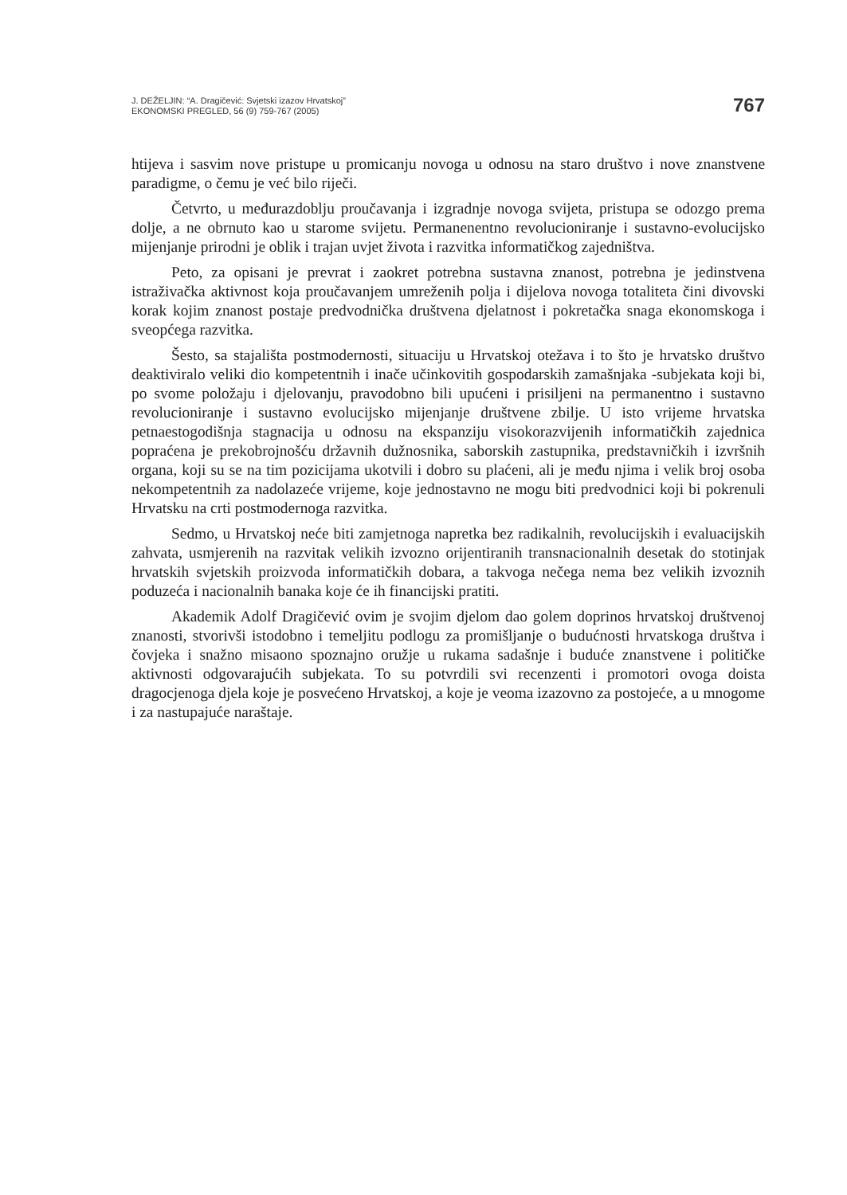J. DEŽELJIN: “A. Dragičević: Svjetski izazov Hrvatskoj”
EKONOMSKI PREGLED, 56 (9) 759-767 (2005)
767
htijeva i sasvim nove pristupe u promicanju novoga u odnosu na staro društvo i nove znanstvene paradigme, o čemu je već bilo riječi.
Četvrto, u međurazdoblju proučavanja i izgradnje novoga svijeta, pristupa se odozgo prema dolje, a ne obrnuto kao u starome svijetu. Permanenentno revolucioniranje i sustavno-evolucijsko mijenjanje prirodni je oblik i trajan uvjet života i razvitka informatičkog zajedništva.
Peto, za opisani je prevrat i zaokret potrebna sustavna znanost, potrebna je jedinstvena istraživačka aktivnost koja proučavanjem umreženih polja i dijelova novoga totaliteta čini divovski korak kojim znanost postaje predvodnička društvena djelatnost i pokretačka snaga ekonomskoga i sveopćega razvitka.
Šesto, sa stajališta postmodernosti, situaciju u Hrvatskoj otežava i to što je hrvatsko društvo deaktiviralo veliki dio kompetentnih i inače učinkovitih gospodarskih zamašnjaka -subjekata koji bi, po svome položaju i djelovanju, pravodobno bili upućeni i prisiljeni na permanentno i sustavno revolucioniranje i sustavno evolucijsko mijenjanje društvene zbilje. U isto vrijeme hrvatska petnaestogodišnja stagnacija u odnosu na ekspanziju visokorazvijenih informatičkih zajednica popraćena je prekobrojnošću državnih dužnosnika, saborskih zastupnika, predstavničkih i izvršnih organa, koji su se na tim pozicijama ukotvili i dobro su plaćeni, ali je među njima i velik broj osoba nekompetentnih za nadolazeće vrijeme, koje jednostavno ne mogu biti predvodnici koji bi pokrenuli Hrvatsku na crti postmodernoga razvitka.
Sedmo, u Hrvatskoj neće biti zamjetnoga napretka bez radikalnih, revolucijskih i evaluacijskih zahvata, usmjerenih na razvitak velikih izvozno orijentiranih transnacionalnih desetak do stotinjak hrvatskih svjetskih proizvoda informatičkih dobara, a takvoga nečega nema bez velikih izvoznih poduzeća i nacionalnih banaka koje će ih financijski pratiti.
Akademik Adolf Dragičević ovim je svojim djelom dao golem doprinos hrvatskoj društvenoj znanosti, stvorivši istodobno i temeljitu podlogu za promišljanje o budućnosti hrvatskoga društva i čovjeka i snažno misaono spoznajno oružje u rukama sadašnje i buduće znanstvene i političke aktivnosti odgovarajućih subjekata. To su potvrdili svi recenzenti i promotori ovoga doista dragocjenoga djela koje je posvećeno Hrvatskoj, a koje je veoma izazovno za postojeće, a u mnogome i za nastupajuće naraštaje.